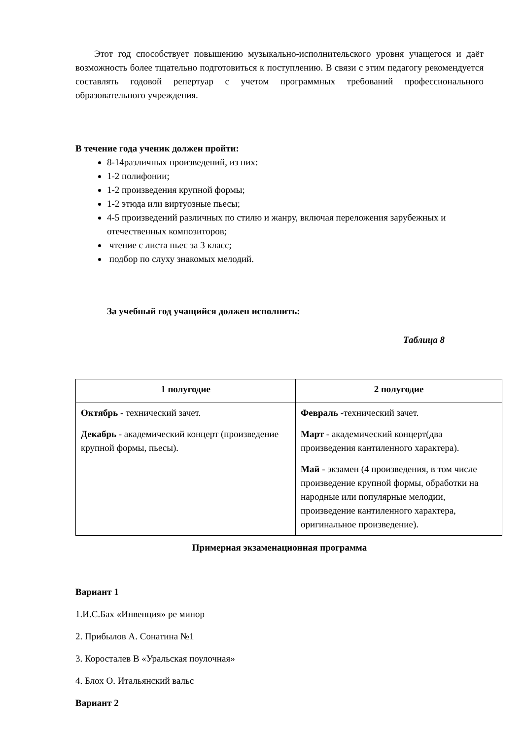Этот год способствует повышению музыкально-исполнительского уровня учащегося и даёт возможность более тщательно подготовиться к поступлению. В связи с этим педагогу рекомендуется составлять годовой репертуар с учетом программных требований профессионального образовательного учреждения.
В течение года ученик должен пройти:
8-14различных произведений, из них:
1-2 полифонии;
1-2 произведения крупной формы;
1-2 этюда или виртуозные пьесы;
4-5 произведений различных по стилю и жанру, включая переложения зарубежных и отечественных композиторов;
чтение с листа пьес за 3 класс;
подбор по слуху знакомых мелодий.
За учебный год учащийся должен исполнить:
Таблица 8
| 1 полугодие | 2 полугодие |
| --- | --- |
| Октябрь - технический зачет. Декабрь - академический концерт (произведение крупной формы, пьесы). | Февраль -технический зачет. Март - академический концерт(два произведения кантиленного характера). Май - экзамен (4 произведения, в том числе произведение крупной формы, обработки на народные или популярные мелодии, произведение кантиленного характера, оригинальное произведение). |
Примерная экзаменационная программа
Вариант 1
1.И.С.Бах «Инвенция» ре минор
2. Прибылов А. Сонатина №1
3. Коросталев В «Уральская поулочная»
4. Блох О. Итальянский вальс
Вариант 2